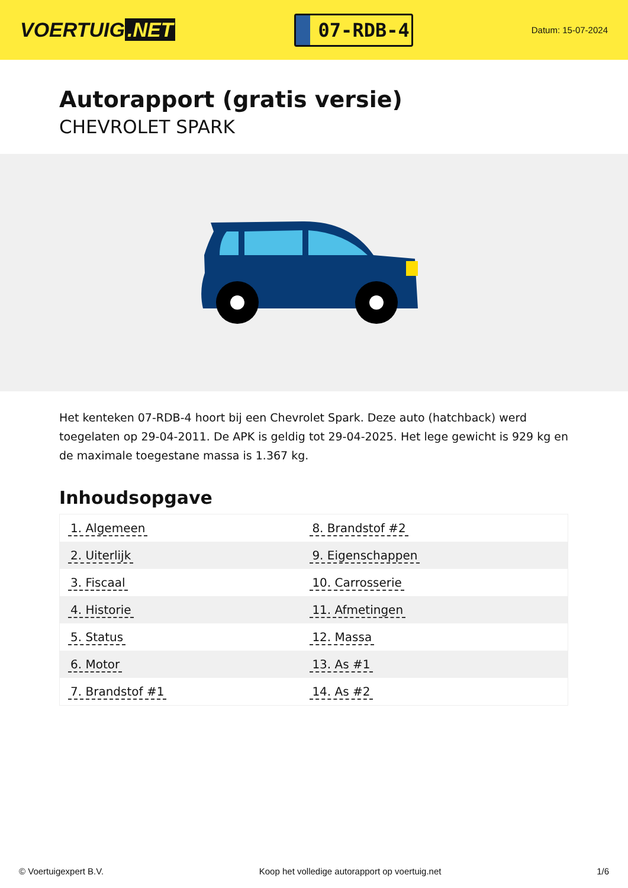VOERTUIG.NET
07-RDB-4
Datum: 15-07-2024
Autorapport (gratis versie)
CHEVROLET SPARK
Het kenteken 07-RDB-4 hoort bij een Chevrolet Spark. Deze auto (hatchback) werd toegelaten op 29-04-2011. De APK is geldig tot 29-04-2025. Het lege gewicht is 929 kg en de maximale toegestane massa is 1.367 kg.
Inhoudsopgave
| 1. Algemeen | 8. Brandstof #2 |
| 2. Uiterlijk | 9. Eigenschappen |
| 3. Fiscaal | 10. Carrosserie |
| 4. Historie | 11. Afmetingen |
| 5. Status | 12. Massa |
| 6. Motor | 13. As #1 |
| 7. Brandstof #1 | 14. As #2 |
© Voertuigexpert B.V. Koop het volledige autorapport op voertuig.net 1/6